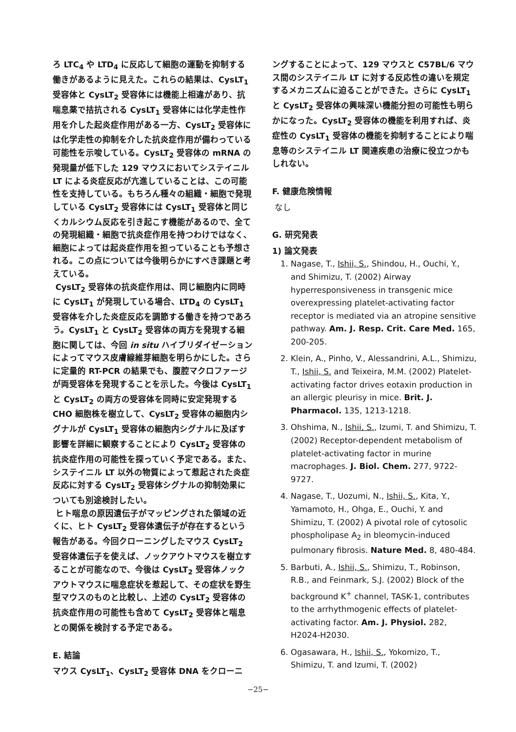ろ LTC<sub>4</sub> や LTD<sub>4</sub> に反応して細胞の運動を抑制する働きがあるように見えた。これらの結果は、CysLT<sub>1</sub> 受容体と CysLT<sub>2</sub> 受容体には機能上相違があり、抗喘息薬で拮抗される CysLT<sub>1</sub> 受容体には化学走性作用を介した起炎症作用がある一方、CysLT<sub>2</sub> 受容体には化学走性の抑制を介した抗炎症作用が備わっている可能性を示唆している。CysLT<sub>2</sub> 受容体の mRNA の発現量が低下した 129 マウスにおいてシステイニル LT による炎症反応が亢進していることは、この可能性を支持している。もちろん種々の組織・細胞で発現している CysLT<sub>2</sub> 受容体には CysLT<sub>1</sub> 受容体と同じくカルシウム反応を引き起こす機能があるので、全ての発現組織・細胞で抗炎症作用を持つわけではなく、細胞によっては起炎症作用を担っていることも予想される。この点については今後明らかにすべき課題と考えている。
CysLT<sub>2</sub> 受容体の抗炎症作用は、同じ細胞内に同時に CysLT<sub>1</sub> が発現している場合、LTD<sub>4</sub> の CysLT<sub>1</sub> 受容体を介した炎症反応を調節する働きを持つであろう。CysLT<sub>1</sub> と CysLT<sub>2</sub> 受容体の両方を発現する細胞に関しては、今回 in situ ハイブリダイゼーションによってマウス皮膚線維芽細胞を明らかにした。さらに定量的 RT-PCR の結果でも、腹腔マクロファージが両受容体を発現することを示した。今後は CysLT<sub>1</sub> と CysLT<sub>2</sub> の両方の受容体を同時に安定発現する CHO 細胞株を樹立して、CysLT<sub>2</sub> 受容体の細胞内シグナルが CysLT<sub>1</sub> 受容体の細胞内シグナルに及ぼす影響を詳細に観察することにより CysLT<sub>2</sub> 受容体の抗炎症作用の可能性を探っていく予定である。また、システイニル LT 以外の物質によって惹起された炎症反応に対する CysLT<sub>2</sub> 受容体シグナルの抑制効果についても別途検討したい。
ヒト喘息の原因遺伝子がマッピングされた領域の近くに、ヒト CysLT<sub>2</sub> 受容体遺伝子が存在するという報告がある。今回クローニングしたマウス CysLT<sub>2</sub> 受容体遺伝子を使えば、ノックアウトマウスを樹立することが可能なので、今後は CysLT<sub>2</sub> 受容体ノックアウトマウスに喘息症状を惹起して、その症状を野生型マウスのものと比較し、上述の CysLT<sub>2</sub> 受容体の抗炎症作用の可能性も含めて CysLT<sub>2</sub> 受容体と喘息との関係を検討する予定である。
E. 結論
マウス CysLT<sub>1</sub>、CysLT<sub>2</sub> 受容体 DNA をクローニ
ングすることによって、129 マウスと C57BL/6 マウス間のシステイニル LT に対する反応性の違いを規定するメカニズムに迫ることができた。さらに CysLT<sub>1</sub> と CysLT<sub>2</sub> 受容体の興味深い機能分担の可能性も明らかになった。CysLT<sub>2</sub> 受容体の機能を利用すれば、炎症性の CysLT<sub>1</sub> 受容体の機能を抑制することにより喘息等のシステイニル LT 関連疾患の治療に役立つかもしれない。
F. 健康危険情報
なし
G. 研究発表
1) 論文発表
1. Nagase, T., Ishii, S., Shindou, H., Ouchi, Y., and Shimizu, T. (2002) Airway hyperresponsiveness in transgenic mice overexpressing platelet-activating factor receptor is mediated via an atropine sensitive pathway. Am. J. Resp. Crit. Care Med. 165, 200-205.
2. Klein, A., Pinho, V., Alessandrini, A.L., Shimizu, T., Ishii, S. and Teixeira, M.M. (2002) Platelet-activating factor drives eotaxin production in an allergic pleurisy in mice. Brit. J. Pharmacol. 135, 1213-1218.
3. Ohshima, N., Ishii, S., Izumi, T. and Shimizu, T. (2002) Receptor-dependent metabolism of platelet-activating factor in murine macrophages. J. Biol. Chem. 277, 9722-9727.
4. Nagase, T., Uozumi, N., Ishii, S., Kita, Y., Yamamoto, H., Ohga, E., Ouchi, Y. and Shimizu, T. (2002) A pivotal role of cytosolic phospholipase A<sub>2</sub> in bleomycin-induced pulmonary fibrosis. Nature Med. 8, 480-484.
5. Barbuti, A., Ishii, S., Shimizu, T., Robinson, R.B., and Feinmark, S.J. (2002) Block of the background K<sup>+</sup> channel, TASK-1, contributes to the arrhythmogenic effects of platelet-activating factor. Am. J. Physiol. 282, H2024-H2030.
6. Ogasawara, H., Ishii, S., Yokomizo, T., Shimizu, T. and Izumi, T. (2002)
−25−